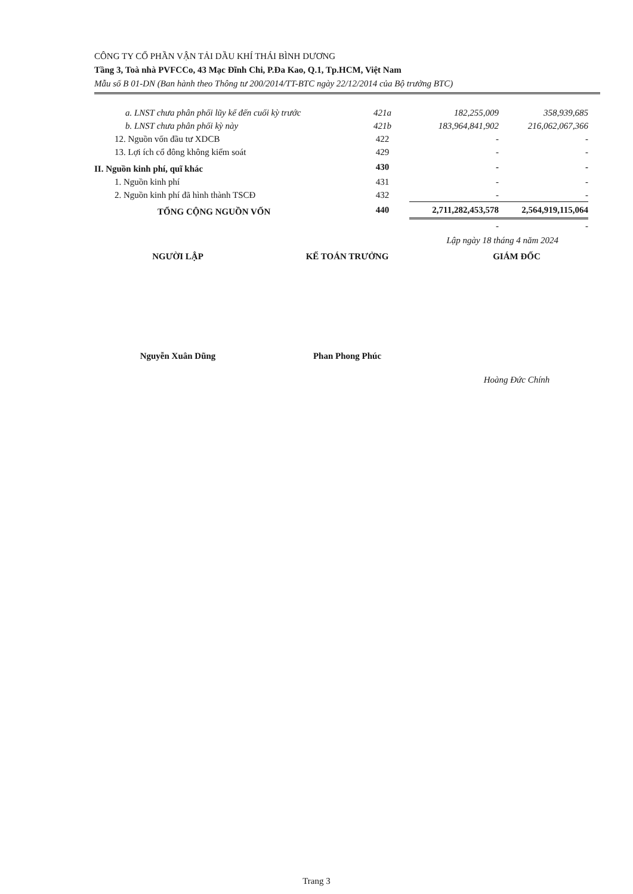CÔNG TY CỔ PHẦN VẬN TẢI DẦU KHÍ THÁI BÌNH DƯƠNG
Tầng 3, Toà nhà PVFCCo, 43 Mạc Đĩnh Chi, P.Đa Kao, Q.1, Tp.HCM, Việt Nam
Mẫu số B 01-DN (Ban hành theo Thông tư 200/2014/TT-BTC ngày 22/12/2014 của Bộ trưởng BTC)
| a. LNST chưa phân phối lũy kế đến cuối kỳ trước | 421a | 182,255,009 | 358,939,685 |
| b. LNST chưa phân phối kỳ này | 421b | 183,964,841,902 | 216,062,067,366 |
| 12. Nguồn vốn đầu tư XDCB | 422 | - | - |
| 13. Lợi ích cổ đông không kiểm soát | 429 | - | - |
| II. Nguồn kinh phí, quĩ khác | 430 | - | - |
| 1. Nguồn kinh phí | 431 | - | - |
| 2. Nguồn kinh phí đã hình thành TSCĐ | 432 | - | - |
| TỔNG CỘNG NGUỒN VỐN | 440 | 2,711,282,453,578 | 2,564,919,115,064 |
| | | - | - |
Lập ngày 18 tháng 4 năm 2024
NGƯỜI LẬP KẾ TOÁN TRƯỞNG GIÁM ĐỐC
Nguyễn Xuân Dũng Phan Phong Phúc
Hoàng Đức Chính
Trang 3